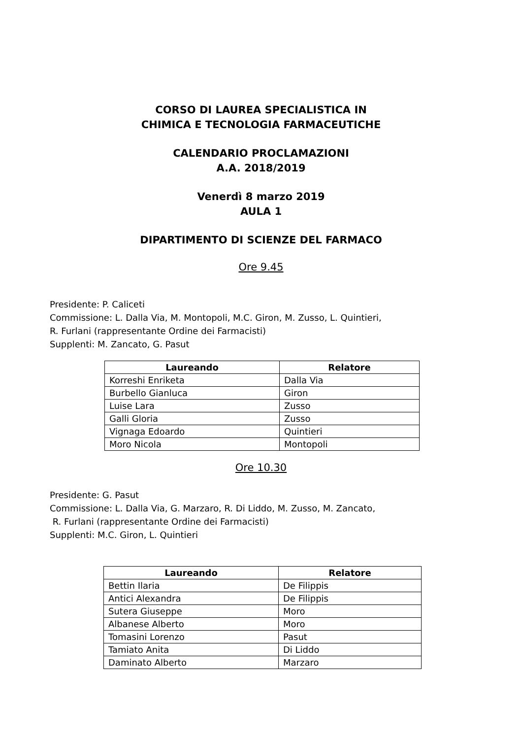CORSO DI LAUREA SPECIALISTICA IN
CHIMICA E TECNOLOGIA FARMACEUTICHE
CALENDARIO PROCLAMAZIONI
A.A. 2018/2019
Venerdì 8 marzo 2019
AULA 1
DIPARTIMENTO DI SCIENZE DEL FARMACO
Ore 9.45
Presidente: P. Caliceti
Commissione: L. Dalla Via, M. Montopoli, M.C. Giron, M. Zusso, L. Quintieri,
R. Furlani (rappresentante Ordine dei Farmacisti)
Supplenti: M. Zancato, G. Pasut
| Laureando | Relatore |
| --- | --- |
| Korreshi Enriketa | Dalla Via |
| Burbello Gianluca | Giron |
| Luise Lara | Zusso |
| Galli Gloria | Zusso |
| Vignaga Edoardo | Quintieri |
| Moro Nicola | Montopoli |
Ore 10.30
Presidente: G. Pasut
Commissione: L. Dalla Via, G. Marzaro, R. Di Liddo, M. Zusso, M. Zancato,
R. Furlani (rappresentante Ordine dei Farmacisti)
Supplenti: M.C. Giron, L. Quintieri
| Laureando | Relatore |
| --- | --- |
| Bettin Ilaria | De Filippis |
| Antici Alexandra | De Filippis |
| Sutera Giuseppe | Moro |
| Albanese Alberto | Moro |
| Tomasini Lorenzo | Pasut |
| Tamiato Anita | Di Liddo |
| Daminato Alberto | Marzaro |